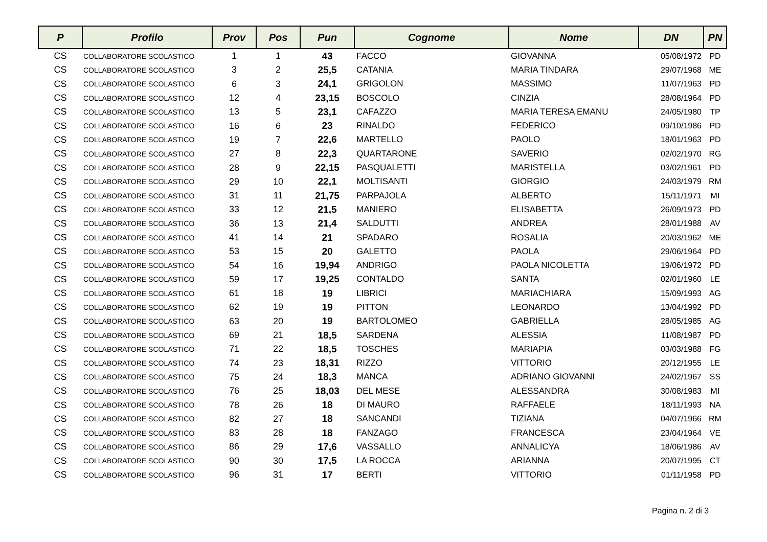| P | Profilo | Prov | Pos | Pun | Cognome | Nome | DN | PN |
| --- | --- | --- | --- | --- | --- | --- | --- | --- |
| CS | COLLABORATORE SCOLASTICO | 1 | 1 | 43 | FACCO | GIOVANNA | 05/08/1972 | PD |
| CS | COLLABORATORE SCOLASTICO | 3 | 2 | 25,5 | CATANIA | MARIA TINDARA | 29/07/1968 | ME |
| CS | COLLABORATORE SCOLASTICO | 6 | 3 | 24,1 | GRIGOLON | MASSIMO | 11/07/1963 | PD |
| CS | COLLABORATORE SCOLASTICO | 12 | 4 | 23,15 | BOSCOLO | CINZIA | 28/08/1964 | PD |
| CS | COLLABORATORE SCOLASTICO | 13 | 5 | 23,1 | CAFAZZO | MARIA TERESA EMANU | 24/05/1980 | TP |
| CS | COLLABORATORE SCOLASTICO | 16 | 6 | 23 | RINALDO | FEDERICO | 09/10/1986 | PD |
| CS | COLLABORATORE SCOLASTICO | 19 | 7 | 22,6 | MARTELLO | PAOLO | 18/01/1963 | PD |
| CS | COLLABORATORE SCOLASTICO | 27 | 8 | 22,3 | QUARTARONE | SAVERIO | 02/02/1970 | RG |
| CS | COLLABORATORE SCOLASTICO | 28 | 9 | 22,15 | PASQUALETTI | MARISTELLA | 03/02/1961 | PD |
| CS | COLLABORATORE SCOLASTICO | 29 | 10 | 22,1 | MOLTISANTI | GIORGIO | 24/03/1979 | RM |
| CS | COLLABORATORE SCOLASTICO | 31 | 11 | 21,75 | PARPAJOLA | ALBERTO | 15/11/1971 | MI |
| CS | COLLABORATORE SCOLASTICO | 33 | 12 | 21,5 | MANIERO | ELISABETTA | 26/09/1973 | PD |
| CS | COLLABORATORE SCOLASTICO | 36 | 13 | 21,4 | SALDUTTI | ANDREA | 28/01/1988 | AV |
| CS | COLLABORATORE SCOLASTICO | 41 | 14 | 21 | SPADARO | ROSALIA | 20/03/1962 | ME |
| CS | COLLABORATORE SCOLASTICO | 53 | 15 | 20 | GALETTO | PAOLA | 29/06/1964 | PD |
| CS | COLLABORATORE SCOLASTICO | 54 | 16 | 19,94 | ANDRIGO | PAOLA NICOLETTA | 19/06/1972 | PD |
| CS | COLLABORATORE SCOLASTICO | 59 | 17 | 19,25 | CONTALDO | SANTA | 02/01/1960 | LE |
| CS | COLLABORATORE SCOLASTICO | 61 | 18 | 19 | LIBRICI | MARIACHIARA | 15/09/1993 | AG |
| CS | COLLABORATORE SCOLASTICO | 62 | 19 | 19 | PITTON | LEONARDO | 13/04/1992 | PD |
| CS | COLLABORATORE SCOLASTICO | 63 | 20 | 19 | BARTOLOMEO | GABRIELLA | 28/05/1985 | AG |
| CS | COLLABORATORE SCOLASTICO | 69 | 21 | 18,5 | SARDENA | ALESSIA | 11/08/1987 | PD |
| CS | COLLABORATORE SCOLASTICO | 71 | 22 | 18,5 | TOSCHES | MARIAPIA | 03/03/1988 | FG |
| CS | COLLABORATORE SCOLASTICO | 74 | 23 | 18,31 | RIZZO | VITTORIO | 20/12/1955 | LE |
| CS | COLLABORATORE SCOLASTICO | 75 | 24 | 18,3 | MANCA | ADRIANO GIOVANNI | 24/02/1967 | SS |
| CS | COLLABORATORE SCOLASTICO | 76 | 25 | 18,03 | DEL MESE | ALESSANDRA | 30/08/1983 | MI |
| CS | COLLABORATORE SCOLASTICO | 78 | 26 | 18 | DI MAURO | RAFFAELE | 18/11/1993 | NA |
| CS | COLLABORATORE SCOLASTICO | 82 | 27 | 18 | SANCANDI | TIZIANA | 04/07/1966 | RM |
| CS | COLLABORATORE SCOLASTICO | 83 | 28 | 18 | FANZAGO | FRANCESCA | 23/04/1964 | VE |
| CS | COLLABORATORE SCOLASTICO | 86 | 29 | 17,6 | VASSALLO | ANNALICYA | 18/06/1986 | AV |
| CS | COLLABORATORE SCOLASTICO | 90 | 30 | 17,5 | LA ROCCA | ARIANNA | 20/07/1995 | CT |
| CS | COLLABORATORE SCOLASTICO | 96 | 31 | 17 | BERTI | VITTORIO | 01/11/1958 | PD |
Pagina n. 2 di 3